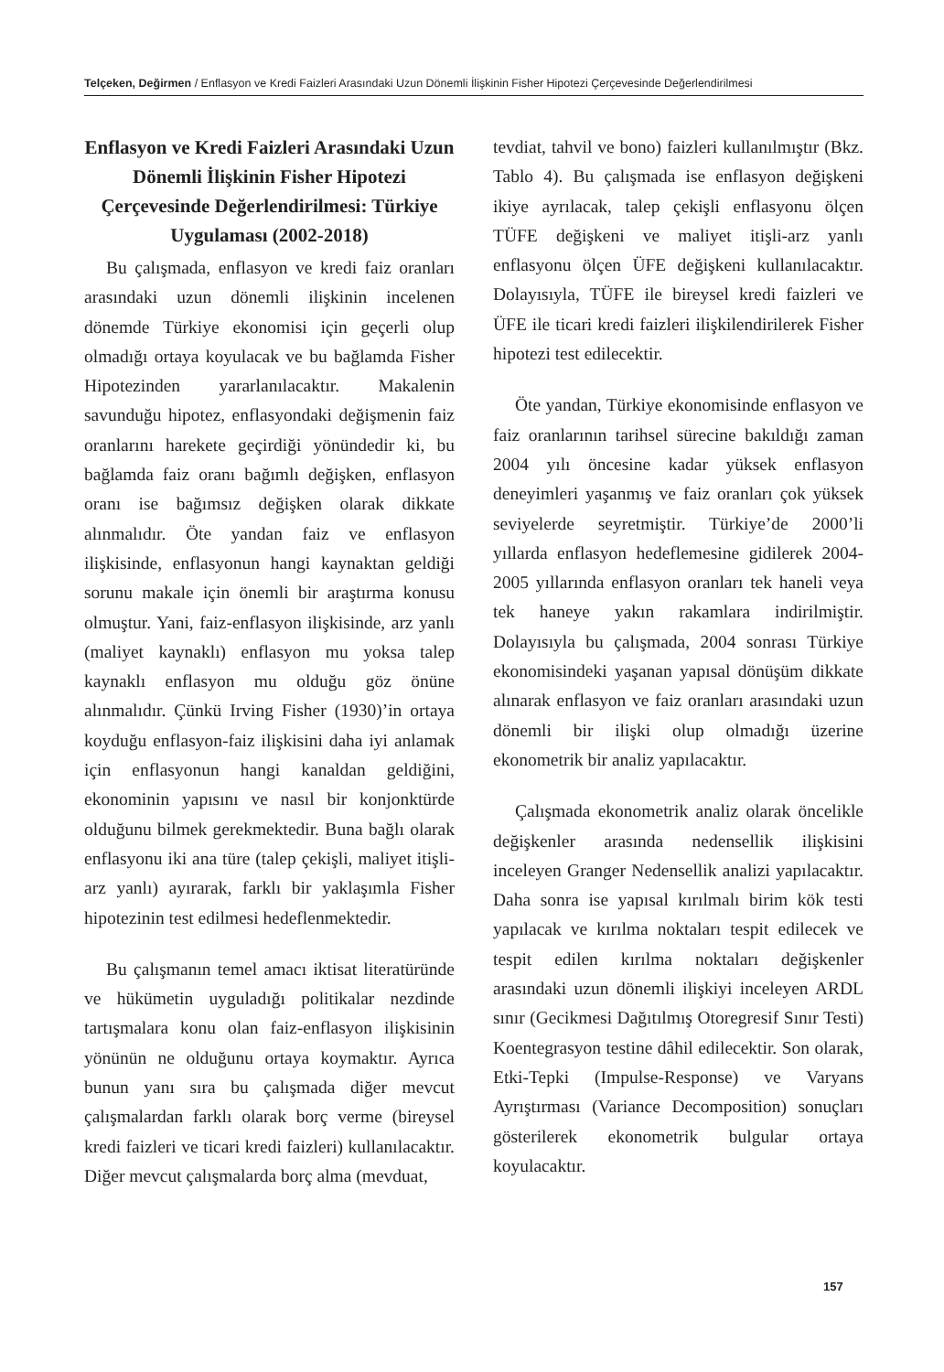Telçeken, Değirmen / Enflasyon ve Kredi Faizleri Arasındaki Uzun Dönemli İlişkinin Fisher Hipotezi Çerçevesinde Değerlendirilmesi
Enflasyon ve Kredi Faizleri Arasındaki Uzun Dönemli İlişkinin Fisher Hipotezi Çerçevesinde Değerlendirilmesi: Türkiye Uygulaması (2002-2018)
Bu çalışmada, enflasyon ve kredi faiz oranları arasındaki uzun dönemli ilişkinin incelenen dönemde Türkiye ekonomisi için geçerli olup olmadığı ortaya koyulacak ve bu bağlamda Fisher Hipotezinden yararlanılacaktır. Makalenin savunduğu hipotez, enflasyondaki değişmenin faiz oranlarını harekete geçirdiği yönündedir ki, bu bağlamda faiz oranı bağımlı değişken, enflasyon oranı ise bağımsız değişken olarak dikkate alınmalıdır. Öte yandan faiz ve enflasyon ilişkisinde, enflasyonun hangi kaynaktan geldiği sorunu makale için önemli bir araştırma konusu olmuştur. Yani, faiz-enflasyon ilişkisinde, arz yanlı (maliyet kaynaklı) enflasyon mu yoksa talep kaynaklı enflasyon mu olduğu göz önüne alınmalıdır. Çünkü Irving Fisher (1930)’in ortaya koyduğu enflasyon-faiz ilişkisini daha iyi anlamak için enflasyonun hangi kanaldan geldiğini, ekonominin yapısını ve nasıl bir konjonktürde olduğunu bilmek gerekmektedir. Buna bağlı olarak enflasyonu iki ana türe (talep çekişli, maliyet itişli-arz yanlı) ayırarak, farklı bir yaklaşımla Fisher hipotezinin test edilmesi hedeflenmektedir.
Bu çalışmanın temel amacı iktisat literatüründe ve hükümetin uyguladığı politikalar nezdinde tartışmalara konu olan faiz-enflasyon ilişkisinin yönünün ne olduğunu ortaya koymaktır. Ayrıca bunun yanı sıra bu çalışmada diğer mevcut çalışmalardan farklı olarak borç verme (bireysel kredi faizleri ve ticari kredi faizleri) kullanılacaktır. Diğer mevcut çalışmalarda borç alma (mevduat,
tevdiat, tahvil ve bono) faizleri kullanılmıştır (Bkz. Tablo 4). Bu çalışmada ise enflasyon değişkeni ikiye ayrılacak, talep çekişli enflasyonu ölçen TÜFE değişkeni ve maliyet itişli-arz yanlı enflasyonu ölçen ÜFE değişkeni kullanılacaktır. Dolayısıyla, TÜFE ile bireysel kredi faizleri ve ÜFE ile ticari kredi faizleri ilişkilendirilerek Fisher hipotezi test edilecektir.
Öte yandan, Türkiye ekonomisinde enflasyon ve faiz oranlarının tarihsel sürecine bakıldığı zaman 2004 yılı öncesine kadar yüksek enflasyon deneyimleri yaşanmış ve faiz oranları çok yüksek seviyelerde seyretmiştir. Türkiye’de 2000’li yıllarda enflasyon hedeflemesine gidilerek 2004-2005 yıllarında enflasyon oranları tek haneli veya tek haneye yakın rakamlara indirilmiştir. Dolayısıyla bu çalışmada, 2004 sonrası Türkiye ekonomisindeki yaşanan yapısal dönüşüm dikkate alınarak enflasyon ve faiz oranları arasındaki uzun dönemli bir ilişki olup olmadığı üzerine ekonometrik bir analiz yapılacaktır.
Çalışmada ekonometrik analiz olarak öncelikle değişkenler arasında nedensellik ilişkisini inceleyen Granger Nedensellik analizi yapılacaktır. Daha sonra ise yapısal kırılmalı birim kök testi yapılacak ve kırılma noktaları tespit edilecek ve tespit edilen kırılma noktaları değişkenler arasındaki uzun dönemli ilişkiyi inceleyen ARDL sınır (Gecikmesi Dağıtılmış Otoregresif Sınır Testi) Koentegrasyon testine dâhil edilecektir. Son olarak, Etki-Tepki (Impulse-Response) ve Varyans Ayrıştırması (Variance Decomposition) sonuçları gösterilerek ekonometrik bulgular ortaya koyulacaktır.
157